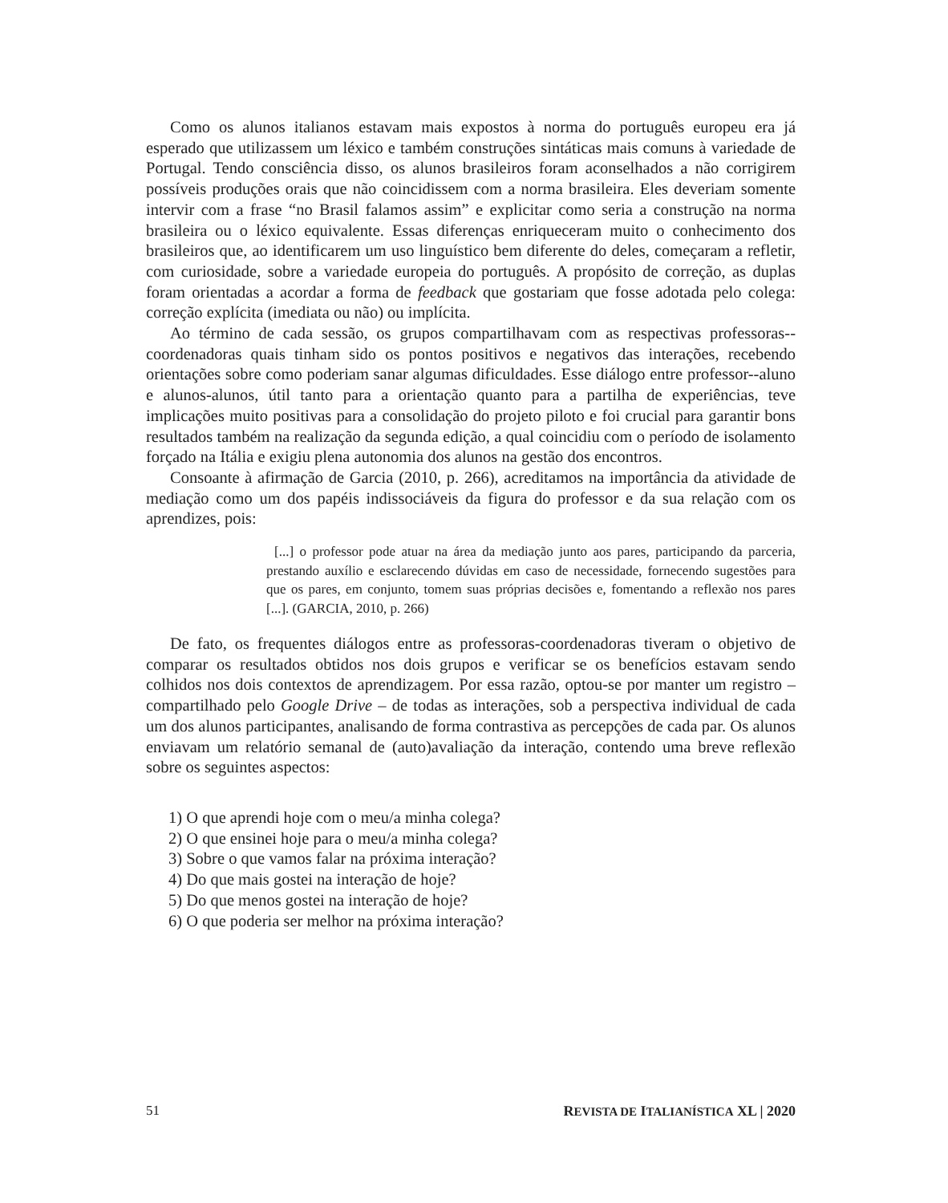Como os alunos italianos estavam mais expostos à norma do português europeu era já esperado que utilizassem um léxico e também construções sintáticas mais comuns à variedade de Portugal. Tendo consciência disso, os alunos brasileiros foram aconselhados a não corrigirem possíveis produções orais que não coincidissem com a norma brasileira. Eles deveriam somente intervir com a frase “no Brasil falamos assim” e explicitar como seria a construção na norma brasileira ou o léxico equivalente. Essas diferenças enriqueceram muito o conhecimento dos brasileiros que, ao identificarem um uso linguístico bem diferente do deles, começaram a refletir, com curiosidade, sobre a variedade europeia do português. A propósito de correção, as duplas foram orientadas a acordar a forma de feedback que gostariam que fosse adotada pelo colega: correção explícita (imediata ou não) ou implícita.
Ao término de cada sessão, os grupos compartilhavam com as respectivas professoras--coordenadoras quais tinham sido os pontos positivos e negativos das interações, recebendo orientações sobre como poderiam sanar algumas dificuldades. Esse diálogo entre professor--aluno e alunos-alunos, útil tanto para a orientação quanto para a partilha de experiências, teve implicações muito positivas para a consolidação do projeto piloto e foi crucial para garantir bons resultados também na realização da segunda edição, a qual coincidiu com o período de isolamento forçado na Itália e exigiu plena autonomia dos alunos na gestão dos encontros.
Consoante à afirmação de Garcia (2010, p. 266), acreditamos na importância da atividade de mediação como um dos papéis indissociáveis da figura do professor e da sua relação com os aprendizes, pois:
[...] o professor pode atuar na área da mediação junto aos pares, participando da parceria, prestando auxílio e esclarecendo dúvidas em caso de necessidade, fornecendo sugestões para que os pares, em conjunto, tomem suas próprias decisões e, fomentando a reflexão nos pares [...]. (GARCIA, 2010, p. 266)
De fato, os frequentes diálogos entre as professoras-coordenadoras tiveram o objetivo de comparar os resultados obtidos nos dois grupos e verificar se os benefícios estavam sendo colhidos nos dois contextos de aprendizagem. Por essa razão, optou-se por manter um registro – compartilhado pelo Google Drive – de todas as interações, sob a perspectiva individual de cada um dos alunos participantes, analisando de forma contrastiva as percepções de cada par. Os alunos enviavam um relatório semanal de (auto)avaliação da interação, contendo uma breve reflexão sobre os seguintes aspectos:
1) O que aprendi hoje com o meu/a minha colega?
2) O que ensinei hoje para o meu/a minha colega?
3) Sobre o que vamos falar na próxima interação?
4) Do que mais gostei na interação de hoje?
5) Do que menos gostei na interação de hoje?
6) O que poderia ser melhor na próxima interação?
51 REVISTA DE ITALIANÍSTICA XL | 2020